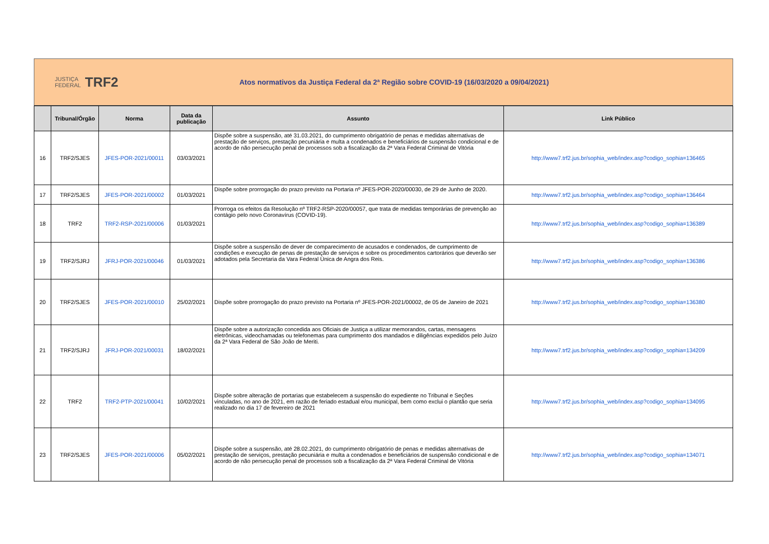JUSTIÇA
FEDERAL TRF2
Atos normativos da Justiça Federal da 2ª Região sobre COVID-19 (16/03/2020 a 09/04/2021)
| | Tribunal/Órgão | Norma | Data da publicação | Assunto | Link Público |
| --- | --- | --- | --- | --- | --- |
| 16 | TRF2/SJES | JFES-POR-2021/00011 | 03/03/2021 | Dispõe sobre a suspensão, até 31.03.2021, do cumprimento obrigatório de penas e medidas alternativas de prestação de serviços, prestação pecuniária e multa a condenados e beneficiários de suspensão condicional e de acordo de não persecução penal de processos sob a fiscalização da 2ª Vara Federal Criminal de Vitória | http://www7.trf2.jus.br/sophia_web/index.asp?codigo_sophia=136465 |
| 17 | TRF2/SJES | JFES-POR-2021/00002 | 01/03/2021 | Dispõe sobre prorrogação do prazo previsto na Portaria nº JFES-POR-2020/00030, de 29 de Junho de 2020. | http://www7.trf2.jus.br/sophia_web/index.asp?codigo_sophia=136464 |
| 18 | TRF2 | TRF2-RSP-2021/00006 | 01/03/2021 | Prorroga os efeitos da Resolução nº TRF2-RSP-2020/00057, que trata de medidas temporárias de prevenção ao contágio pelo novo Coronavírus (COVID-19). | http://www7.trf2.jus.br/sophia_web/index.asp?codigo_sophia=136389 |
| 19 | TRF2/SJRJ | JFRJ-POR-2021/00046 | 01/03/2021 | Dispõe sobre a suspensão de dever de comparecimento de acusados e condenados, de cumprimento de condições e execução de penas de prestação de serviços e sobre os procedimentos cartorários que deverão ser adotados pela Secretaria da Vara Federal Única de Angra dos Reis. | http://www7.trf2.jus.br/sophia_web/index.asp?codigo_sophia=136386 |
| 20 | TRF2/SJES | JFES-POR-2021/00010 | 25/02/2021 | Dispõe sobre prorrogação do prazo previsto na Portaria nº JFES-POR-2021/00002, de 05 de Janeiro de 2021 | http://www7.trf2.jus.br/sophia_web/index.asp?codigo_sophia=136380 |
| 21 | TRF2/SJRJ | JFRJ-POR-2021/00031 | 18/02/2021 | Dispõe sobre a autorização concedida aos Oficiais de Justiça a utilizar memorandos, cartas, mensagens eletrônicas, videochamadas ou telefonemas para cumprimento dos mandados e diligências expedidos pelo Juízo da 2ª Vara Federal de São João de Meriti. | http://www7.trf2.jus.br/sophia_web/index.asp?codigo_sophia=134209 |
| 22 | TRF2 | TRF2-PTP-2021/00041 | 10/02/2021 | Dispõe sobre alteração de portarias que estabelecem a suspensão do expediente no Tribunal e Seções vinculadas, no ano de 2021, em razão de feriado estadual e/ou municipal, bem como exclui o plantão que seria realizado no dia 17 de fevereiro de 2021 | http://www7.trf2.jus.br/sophia_web/index.asp?codigo_sophia=134095 |
| 23 | TRF2/SJES | JFES-POR-2021/00006 | 05/02/2021 | Dispõe sobre a suspensão, até 28.02.2021, do cumprimento obrigatório de penas e medidas alternativas de prestação de serviços, prestação pecuniária e multa a condenados e beneficiários de suspensão condicional e de acordo de não persecução penal de processos sob a fiscalização da 2ª Vara Federal Criminal de Vitória | http://www7.trf2.jus.br/sophia_web/index.asp?codigo_sophia=134071 |